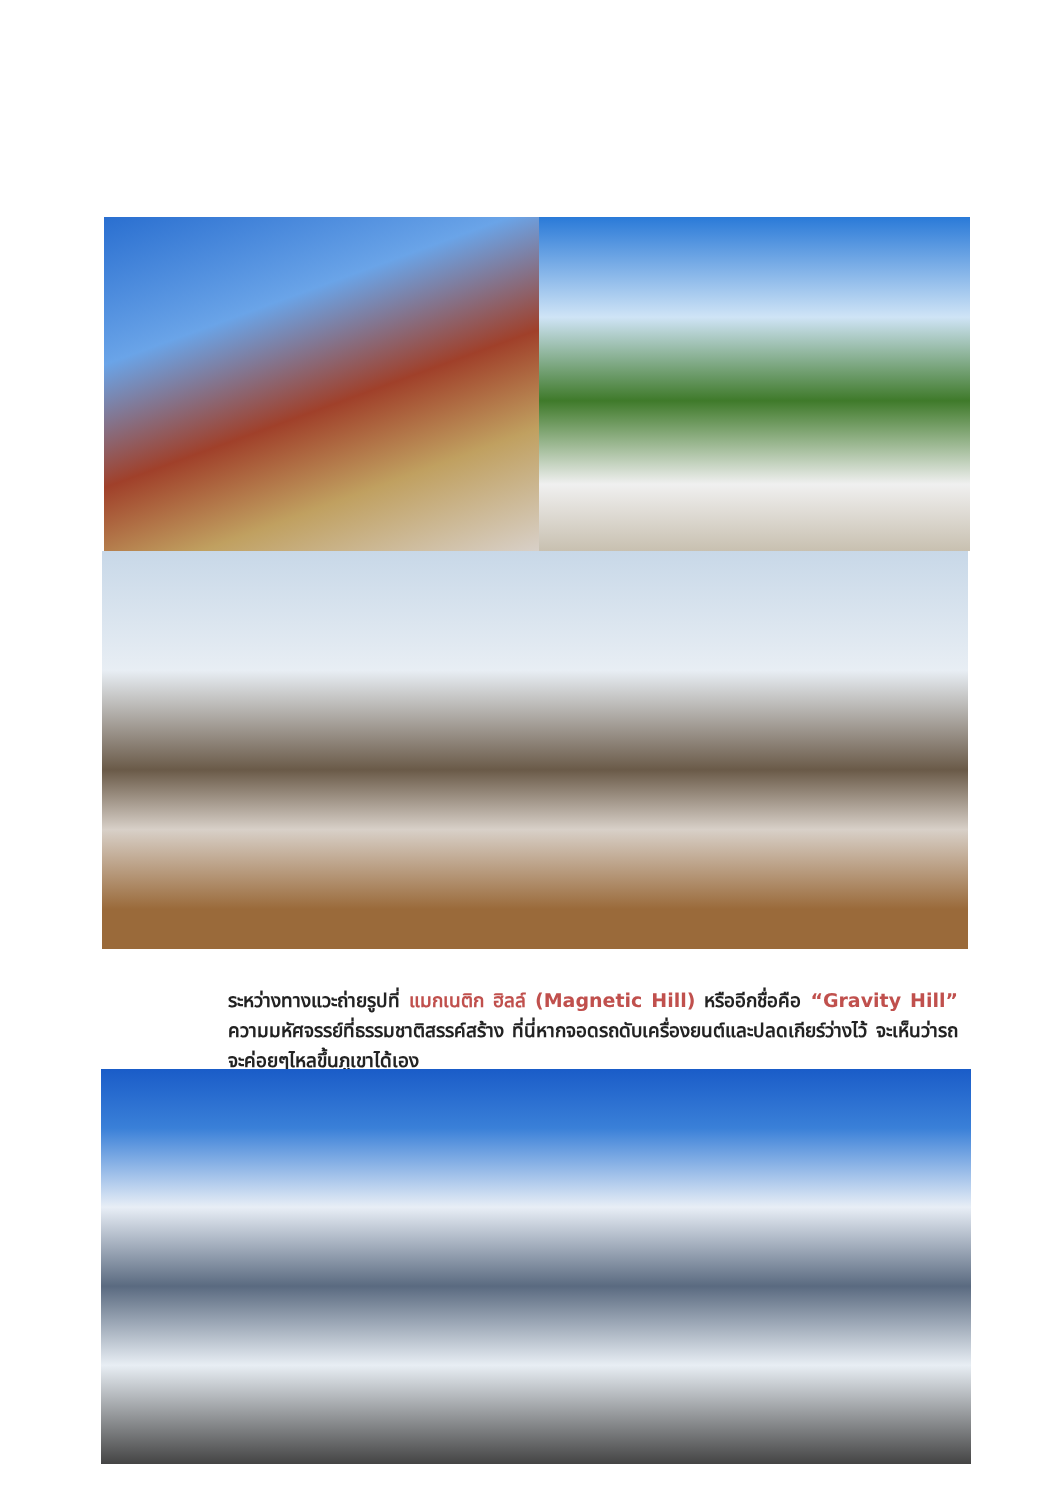ระหว่างทางแวะถ่ายรูปที่ แมกเนติก ฮิลล์ (Magnetic Hill) หรืออีกชื่อคือ “Gravity Hill” ความมหัศจรรย์ที่ธรรมชาติสรรค์สร้าง ที่นี่หากจอดรถดับเครื่องยนต์และปลดเกียร์ว่างไว้ จะเห็นว่ารถจะค่อยๆไหลขึ้นภูเขาได้เอง